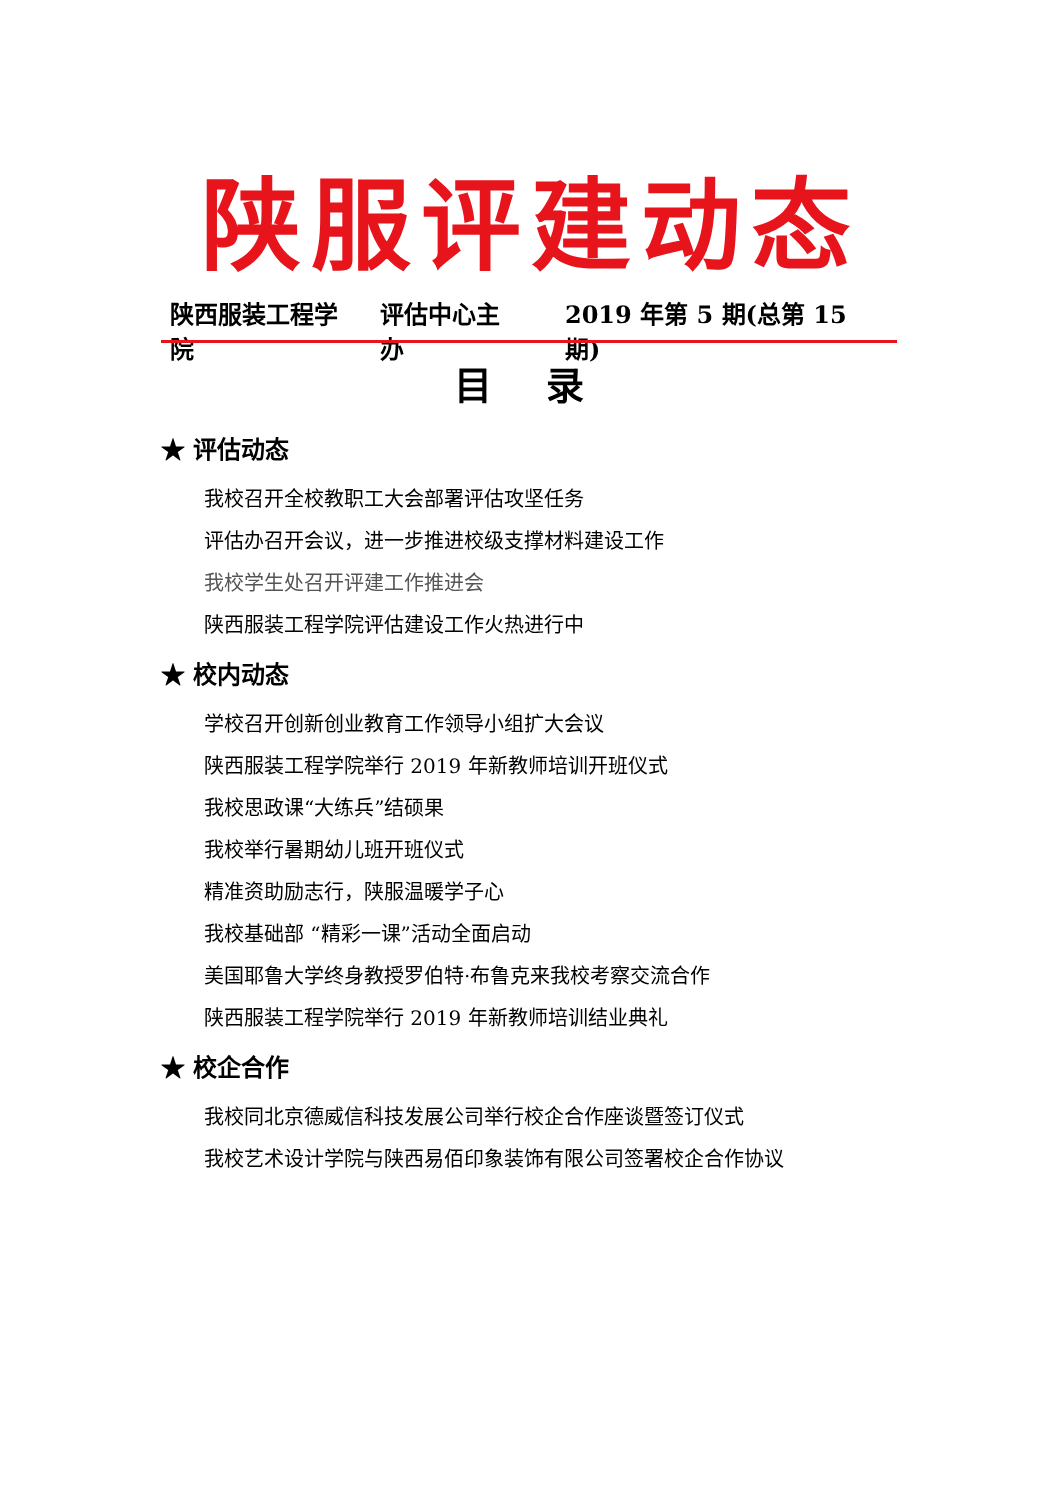陕服评建动态
陕西服装工程学院 评估中心主办 2019 年第 5 期(总第 15 期)
目 录
★ 评估动态
我校召开全校教职工大会部署评估攻坚任务
评估办召开会议，进一步推进校级支撑材料建设工作
我校学生处召开评建工作推进会
陕西服装工程学院评估建设工作火热进行中
★ 校内动态
学校召开创新创业教育工作领导小组扩大会议
陕西服装工程学院举行 2019 年新教师培训开班仪式
我校思政课“大练兵”结硕果
我校举行暑期幼儿班开班仪式
精准资助励志行，陕服温暖学子心
我校基础部 “精彩一课”活动全面启动
美国耶鲁大学终身教授罗伯特·布鲁克来我校考察交流合作
陕西服装工程学院举行 2019 年新教师培训结业典礼
★ 校企合作
我校同北京德威信科技发展公司举行校企合作座谈暨签订仪式
我校艺术设计学院与陕西易佰印象装饰有限公司签署校企合作协议